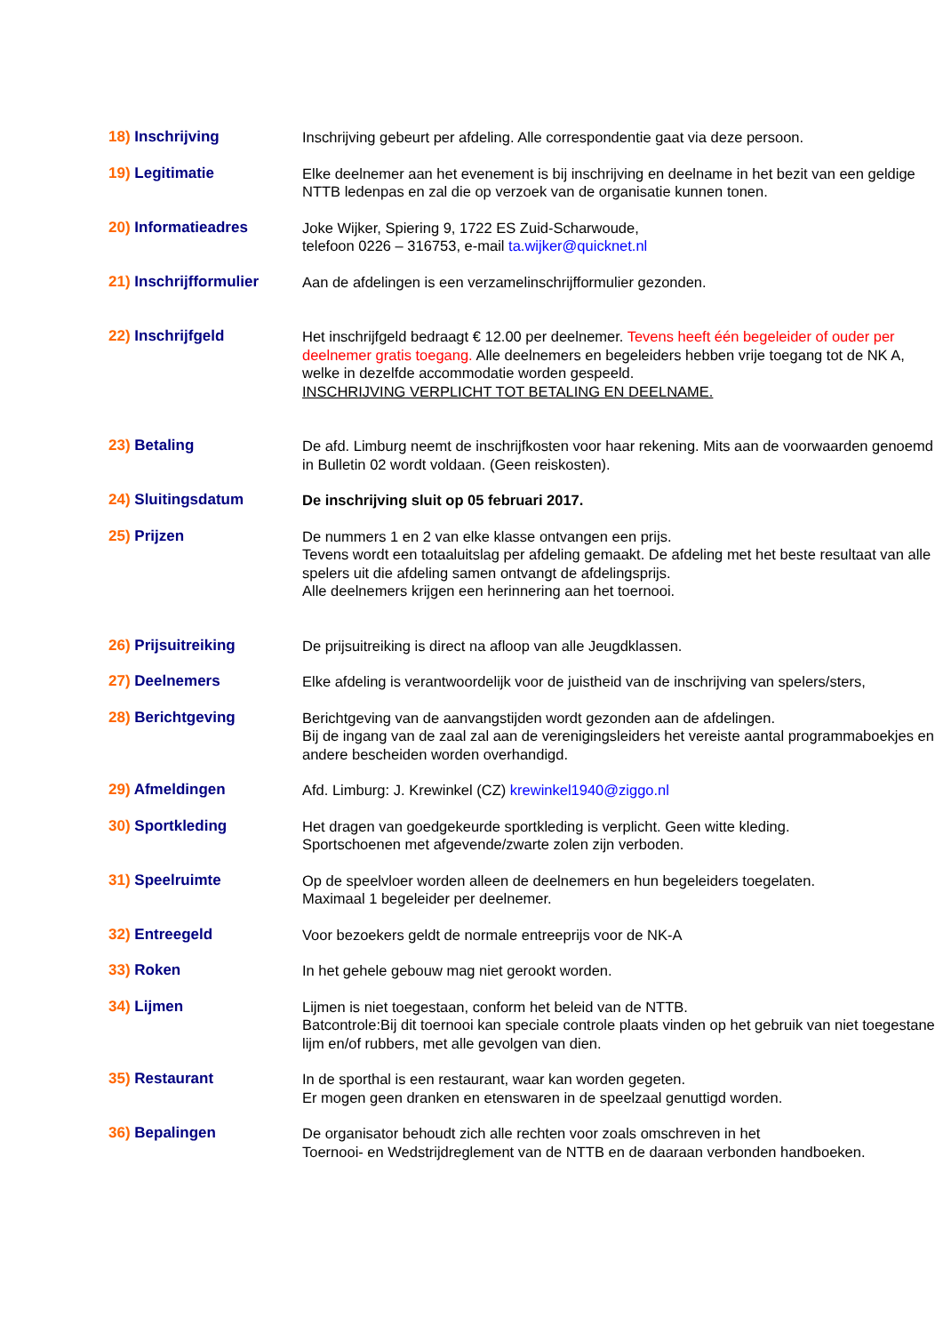18) Inschrijving Inschrijving gebeurt per afdeling. Alle correspondentie gaat via deze persoon.
19) Legitimatie Elke deelnemer aan het evenement is bij inschrijving en deelname in het bezit van een geldige NTTB ledenpas en zal die op verzoek van de organisatie kunnen tonen.
20) Informatieadres Joke Wijker, Spiering 9, 1722 ES Zuid-Scharwoude,
telefoon 0226 – 316753, e-mail ta.wijker@quicknet.nl
21) Inschrijfformulier
Aan de afdelingen is een verzamelinschrijfformulier gezonden.
22) Inschrijfgeld Het inschrijfgeld bedraagt € 12.00 per deelnemer. Tevens heeft één begeleider of ouder per deelnemer gratis toegang. Alle deelnemers en begeleiders hebben vrije toegang tot de NK A, welke in dezelfde accommodatie worden gespeeld.
INSCHRIJVING VERPLICHT TOT BETALING EN DEELNAME.
23) Betaling De afd. Limburg neemt de inschrijfkosten voor haar rekening. Mits aan de voorwaarden genoemd in Bulletin 02 wordt voldaan. (Geen reiskosten).
24) Sluitingsdatum De inschrijving sluit op 05 februari 2017.
25) Prijzen De nummers 1 en 2 van elke klasse ontvangen een prijs.
Tevens wordt een totaaluitslag per afdeling gemaakt. De afdeling met het beste resultaat van alle spelers uit die afdeling samen ontvangt de afdelingsprijs.
Alle deelnemers krijgen een herinnering aan het toernooi.
26) Prijsuitreiking De prijsuitreiking is direct na afloop van alle Jeugdklassen.
27) Deelnemers Elke afdeling is verantwoordelijk voor de juistheid van de inschrijving van spelers/sters,
28) Berichtgeving Berichtgeving van de aanvangstijden wordt gezonden aan de afdelingen.
Bij de ingang van de zaal zal aan de verenigingsleiders het vereiste aantal programmaboekjes en andere bescheiden worden overhandigd.
29) Afmeldingen Afd. Limburg: J. Krewinkel (CZ) krewinkel1940@ziggo.nl
30) Sportkleding Het dragen van goedgekeurde sportkleding is verplicht. Geen witte kleding.
Sportschoenen met afgevende/zwarte zolen zijn verboden.
31) Speelruimte Op de speelvloer worden alleen de deelnemers en hun begeleiders toegelaten.
Maximaal 1 begeleider per deelnemer.
32) Entreegeld Voor bezoekers geldt de normale entreeprijs voor de NK-A
33) Roken In het gehele gebouw mag niet gerookt worden.
34) Lijmen Lijmen is niet toegestaan, conform het beleid van de NTTB.
Batcontrole:Bij dit toernooi kan speciale controle plaats vinden op het gebruik van niet toegestane lijm en/of rubbers, met alle gevolgen van dien.
35) Restaurant In de sporthal is een restaurant, waar kan worden gegeten.
Er mogen geen dranken en etenswaren in de speelzaal genuttigd worden.
36) Bepalingen De organisator behoudt zich alle rechten voor zoals omschreven in het
Toernooi- en Wedstrijdreglement van de NTTB en de daaraan verbonden handboeken.